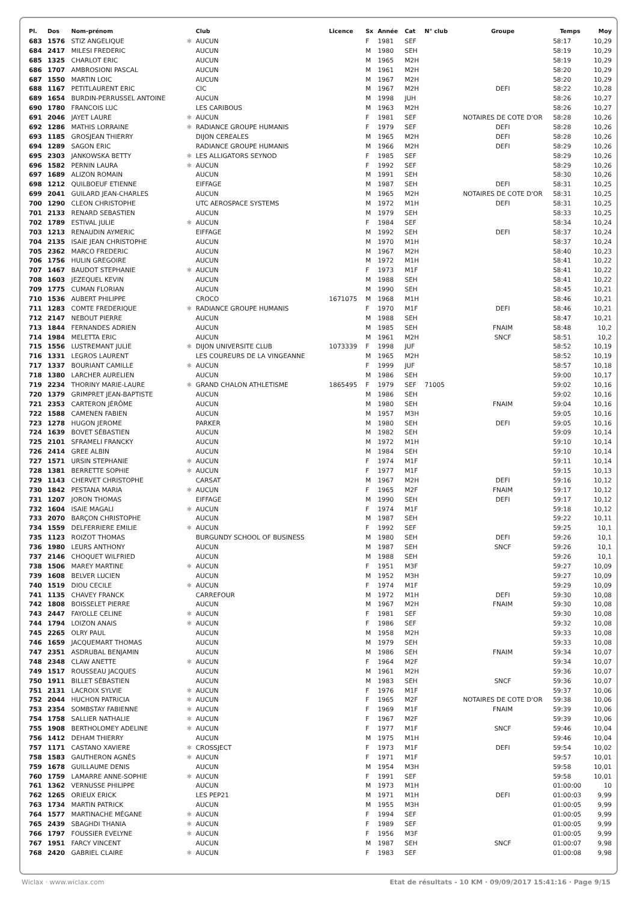| Pl. | Dos | Nom-prénom | | Club | Licence | Sx | Année | Cat | N° club | Groupe | Temps | Moy |
| --- | --- | --- | --- | --- | --- | --- | --- | --- | --- | --- | --- | --- |
| 683 | 1576 | STIZ ANGELIQUE | ✱ | AUCUN | | F | 1981 | SEF | | | 58:17 | 10,29 |
| 684 | 2417 | MILESI FREDERIC | | AUCUN | | M | 1980 | SEH | | | 58:19 | 10,29 |
| 685 | 1325 | CHARLOT ERIC | | AUCUN | | M | 1965 | M2H | | | 58:19 | 10,29 |
| 686 | 1707 | AMBROSIONI PASCAL | | AUCUN | | M | 1961 | M2H | | | 58:20 | 10,29 |
| 687 | 1550 | MARTIN LOIC | | AUCUN | | M | 1967 | M2H | | | 58:20 | 10,29 |
| 688 | 1167 | PETITLAURENT ERIC | | CIC | | M | 1967 | M2H | | DEFI | 58:22 | 10,28 |
| 689 | 1654 | BURDIN-PERRUSSEL ANTOINE | | AUCUN | | M | 1998 | JUH | | | 58:26 | 10,27 |
| 690 | 1780 | FRANCOIS LUC | | LES CARIBOUS | | M | 1963 | M2H | | | 58:26 | 10,27 |
| 691 | 2046 | JAYET LAURE | ✱ | AUCUN | | F | 1981 | SEF | | NOTAIRES DE COTE D'OR | 58:28 | 10,26 |
| 692 | 1286 | MATHIS LORRAINE | ✱ | RADIANCE GROUPE HUMANIS | | F | 1979 | SEF | | DEFI | 58:28 | 10,26 |
| 693 | 1185 | GROSJEAN THIERRY | | DIJON CEREALES | | M | 1965 | M2H | | DEFI | 58:28 | 10,26 |
| 694 | 1289 | SAGON ERIC | | RADIANCE GROUPE HUMANIS | | M | 1966 | M2H | | DEFI | 58:29 | 10,26 |
| 695 | 2303 | JANKOWSKA BETTY | ✱ | LES ALLIGATORS SEYNOD | | F | 1985 | SEF | | | 58:29 | 10,26 |
| 696 | 1582 | PERNIN LAURA | ✱ | AUCUN | | F | 1992 | SEF | | | 58:29 | 10,26 |
| 697 | 1689 | ALIZON ROMAIN | | AUCUN | | M | 1991 | SEH | | | 58:30 | 10,26 |
| 698 | 1212 | QUILBOEUF ETIENNE | | EIFFAGE | | M | 1987 | SEH | | DEFI | 58:31 | 10,25 |
| 699 | 2041 | GUILARD JEAN-CHARLES | | AUCUN | | M | 1965 | M2H | | NOTAIRES DE COTE D'OR | 58:31 | 10,25 |
| 700 | 1290 | CLEON CHRISTOPHE | | UTC AEROSPACE SYSTEMS | | M | 1972 | M1H | | DEFI | 58:31 | 10,25 |
| 701 | 2133 | RENARD SEBASTIEN | | AUCUN | | M | 1979 | SEH | | | 58:33 | 10,25 |
| 702 | 1789 | ESTIVAL JULIE | ✱ | AUCUN | | F | 1984 | SEF | | | 58:34 | 10,24 |
| 703 | 1213 | RENAUDIN AYMERIC | | EIFFAGE | | M | 1992 | SEH | | DEFI | 58:37 | 10,24 |
| 704 | 2135 | ISAIE JEAN CHRISTOPHE | | AUCUN | | M | 1970 | M1H | | | 58:37 | 10,24 |
| 705 | 2362 | MARCO FREDERIC | | AUCUN | | M | 1967 | M2H | | | 58:40 | 10,23 |
| 706 | 1756 | HULIN GREGOIRE | | AUCUN | | M | 1972 | M1H | | | 58:41 | 10,22 |
| 707 | 1467 | BAUDOT STEPHANIE | ✱ | AUCUN | | F | 1973 | M1F | | | 58:41 | 10,22 |
| 708 | 1603 | JEZEQUEL KEVIN | | AUCUN | | M | 1988 | SEH | | | 58:41 | 10,22 |
| 709 | 1775 | CUMAN FLORIAN | | AUCUN | | M | 1990 | SEH | | | 58:45 | 10,21 |
| 710 | 1536 | AUBERT PHILIPPE | | CROCO | 1671075 | M | 1968 | M1H | | | 58:46 | 10,21 |
| 711 | 1283 | COMTE FREDERIQUE | ✱ | RADIANCE GROUPE HUMANIS | | F | 1970 | M1F | | DEFI | 58:46 | 10,21 |
| 712 | 2147 | NEBOUT PIERRE | | AUCUN | | M | 1988 | SEH | | | 58:47 | 10,21 |
| 713 | 1844 | FERNANDES ADRIEN | | AUCUN | | M | 1985 | SEH | | FNAIM | 58:48 | 10,2 |
| 714 | 1984 | MELETTA ERIC | | AUCUN | | M | 1961 | M2H | | SNCF | 58:51 | 10,2 |
| 715 | 1556 | LUSTREMANT JULIE | ✱ | DIJON UNIVERSITE CLUB | 1073339 | F | 1998 | JUF | | | 58:52 | 10,19 |
| 716 | 1331 | LEGROS LAURENT | | LES COUREURS DE LA VINGEANNE | | M | 1965 | M2H | | | 58:52 | 10,19 |
| 717 | 1337 | BOURIANT CAMILLE | ✱ | AUCUN | | F | 1999 | JUF | | | 58:57 | 10,18 |
| 718 | 1380 | LARCHER AURELIEN | | AUCUN | | M | 1986 | SEH | | | 59:00 | 10,17 |
| 719 | 2234 | THORINY MARIE-LAURE | ✱ | GRAND CHALON ATHLETISME | 1865495 | F | 1979 | SEF | 71005 | | 59:02 | 10,16 |
| 720 | 1379 | GRIMPRET JEAN-BAPTISTE | | AUCUN | | M | 1986 | SEH | | | 59:02 | 10,16 |
| 721 | 2353 | CARTERON JÉRÔME | | AUCUN | | M | 1980 | SEH | | FNAIM | 59:04 | 10,16 |
| 722 | 1588 | CAMENEN FABIEN | | AUCUN | | M | 1957 | M3H | | | 59:05 | 10,16 |
| 723 | 1278 | HUGON JEROME | | PARKER | | M | 1980 | SEH | | DEFI | 59:05 | 10,16 |
| 724 | 1639 | BOVET SÉBASTIEN | | AUCUN | | M | 1982 | SEH | | | 59:09 | 10,14 |
| 725 | 2101 | SFRAMELI FRANCKY | | AUCUN | | M | 1972 | M1H | | | 59:10 | 10,14 |
| 726 | 2414 | GREE ALBIN | | AUCUN | | M | 1984 | SEH | | | 59:10 | 10,14 |
| 727 | 1571 | URSIN STEPHANIE | ✱ | AUCUN | | F | 1974 | M1F | | | 59:11 | 10,14 |
| 728 | 1381 | BERRETTE SOPHIE | ✱ | AUCUN | | F | 1977 | M1F | | | 59:15 | 10,13 |
| 729 | 1143 | CHERVET CHRISTOPHE | | CARSAT | | M | 1967 | M2H | | DEFI | 59:16 | 10,12 |
| 730 | 1842 | PESTANA MARIA | ✱ | AUCUN | | F | 1965 | M2F | | FNAIM | 59:17 | 10,12 |
| 731 | 1207 | JORON THOMAS | | EIFFAGE | | M | 1990 | SEH | | DEFI | 59:17 | 10,12 |
| 732 | 1604 | ISAIE MAGALI | ✱ | AUCUN | | F | 1974 | M1F | | | 59:18 | 10,12 |
| 733 | 2070 | BARÇON CHRISTOPHE | | AUCUN | | M | 1987 | SEH | | | 59:22 | 10,11 |
| 734 | 1559 | DELFERRIERE EMILIE | ✱ | AUCUN | | F | 1992 | SEF | | | 59:25 | 10,1 |
| 735 | 1123 | ROIZOT THOMAS | | BURGUNDY SCHOOL OF BUSINESS | | M | 1980 | SEH | | DEFI | 59:26 | 10,1 |
| 736 | 1980 | LEURS ANTHONY | | AUCUN | | M | 1987 | SEH | | SNCF | 59:26 | 10,1 |
| 737 | 2146 | CHOQUET WILFRIED | | AUCUN | | M | 1988 | SEH | | | 59:26 | 10,1 |
| 738 | 1506 | MAREY MARTINE | ✱ | AUCUN | | F | 1951 | M3F | | | 59:27 | 10,09 |
| 739 | 1608 | BELVER LUCIEN | | AUCUN | | M | 1952 | M3H | | | 59:27 | 10,09 |
| 740 | 1519 | DIOU CECILE | ✱ | AUCUN | | F | 1974 | M1F | | | 59:29 | 10,09 |
| 741 | 1135 | CHAVEY FRANCK | | CARREFOUR | | M | 1972 | M1H | | DEFI | 59:30 | 10,08 |
| 742 | 1808 | BOISSELET PIERRE | | AUCUN | | M | 1967 | M2H | | FNAIM | 59:30 | 10,08 |
| 743 | 2447 | FAYOLLE CELINE | ✱ | AUCUN | | F | 1981 | SEF | | | 59:30 | 10,08 |
| 744 | 1794 | LOIZON ANAIS | ✱ | AUCUN | | F | 1986 | SEF | | | 59:32 | 10,08 |
| 745 | 2265 | OLRY PAUL | | AUCUN | | M | 1958 | M2H | | | 59:33 | 10,08 |
| 746 | 1659 | JACQUEMART THOMAS | | AUCUN | | M | 1979 | SEH | | | 59:33 | 10,08 |
| 747 | 2351 | ASDRUBAL BENJAMIN | | AUCUN | | M | 1986 | SEH | | FNAIM | 59:34 | 10,07 |
| 748 | 2348 | CLAW ANETTE | ✱ | AUCUN | | F | 1964 | M2F | | | 59:34 | 10,07 |
| 749 | 1517 | ROUSSEAU JACQUES | | AUCUN | | M | 1961 | M2H | | | 59:36 | 10,07 |
| 750 | 1911 | BILLET SÉBASTIEN | | AUCUN | | M | 1983 | SEH | | SNCF | 59:36 | 10,07 |
| 751 | 2131 | LACROIX SYLVIE | ✱ | AUCUN | | F | 1976 | M1F | | | 59:37 | 10,06 |
| 752 | 2044 | HUCHON PATRICIA | ✱ | AUCUN | | F | 1965 | M2F | | NOTAIRES DE COTE D'OR | 59:38 | 10,06 |
| 753 | 2354 | SOMBSTAY FABIENNE | ✱ | AUCUN | | F | 1969 | M1F | | FNAIM | 59:39 | 10,06 |
| 754 | 1758 | SALLIER NATHALIE | ✱ | AUCUN | | F | 1967 | M2F | | | 59:39 | 10,06 |
| 755 | 1908 | BERTHOLOMEY ADELINE | ✱ | AUCUN | | F | 1977 | M1F | | SNCF | 59:46 | 10,04 |
| 756 | 1412 | DEHAM THIERRY | | AUCUN | | M | 1975 | M1H | | | 59:46 | 10,04 |
| 757 | 1171 | CASTANO XAVIERE | ✱ | CROSSJECT | | F | 1973 | M1F | | DEFI | 59:54 | 10,02 |
| 758 | 1583 | GAUTHERON AGNÈS | ✱ | AUCUN | | F | 1971 | M1F | | | 59:57 | 10,01 |
| 759 | 1678 | GUILLAUME DENIS | | AUCUN | | M | 1954 | M3H | | | 59:58 | 10,01 |
| 760 | 1759 | LAMARRE ANNE-SOPHIE | ✱ | AUCUN | | F | 1991 | SEF | | | 59:58 | 10,01 |
| 761 | 1362 | VERNUSSE PHILIPPE | | AUCUN | | M | 1973 | M1H | | | 01:00:00 | 10 |
| 762 | 1265 | ORIEUX ERICK | | LES PEP21 | | M | 1971 | M1H | | DEFI | 01:00:03 | 9,99 |
| 763 | 1734 | MARTIN PATRICK | | AUCUN | | M | 1955 | M3H | | | 01:00:05 | 9,99 |
| 764 | 1577 | MARTINACHE MÉGANE | ✱ | AUCUN | | F | 1994 | SEF | | | 01:00:05 | 9,99 |
| 765 | 2439 | SBAGHDI THANIA | ✱ | AUCUN | | F | 1989 | SEF | | | 01:00:05 | 9,99 |
| 766 | 1797 | FOUSSIER EVELYNE | ✱ | AUCUN | | F | 1956 | M3F | | | 01:00:05 | 9,99 |
| 767 | 1951 | FARCY VINCENT | | AUCUN | | M | 1987 | SEH | | SNCF | 01:00:07 | 9,98 |
| 768 | 2420 | GABRIEL CLAIRE | ✱ | AUCUN | | F | 1983 | SEF | | | 01:00:08 | 9,98 |
Wiclax · www.wiclax.com Etat de résultats - 10 KM · 09/09/2017 15:41:16 · Page 9/15